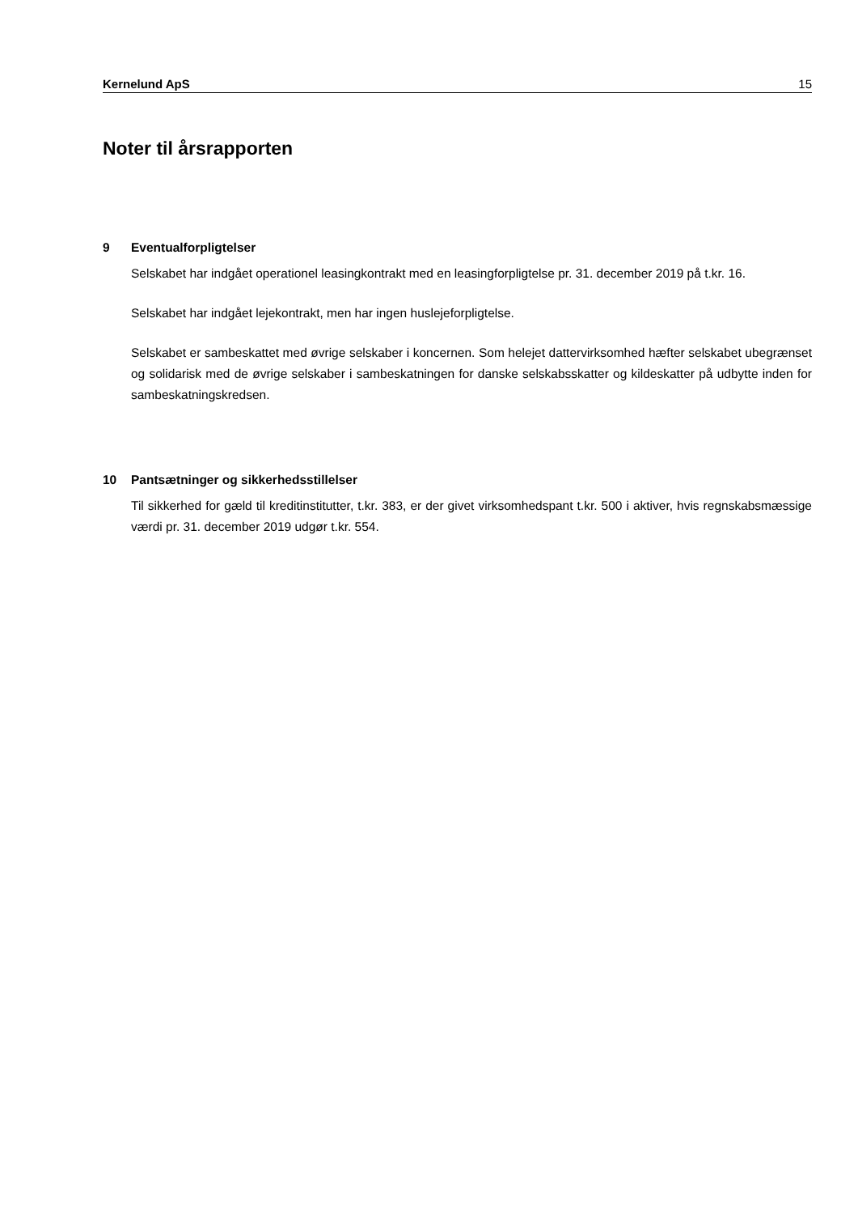Kernelund ApS 15
Noter til årsrapporten
9 Eventualforpligtelser
Selskabet har indgået operationel leasingkontrakt med en leasingforpligtelse pr. 31. december 2019 på t.kr. 16.
Selskabet har indgået lejekontrakt, men har ingen huslejeforpligtelse.
Selskabet er sambeskattet med øvrige selskaber i koncernen. Som helejet dattervirksomhed hæfter selskabet ubegrænset og solidarisk med de øvrige selskaber i sambeskatningen for danske selskabsskatter og kildeskatter på udbytte inden for sambeskatningskredsen.
10 Pantsætninger og sikkerhedsstillelser
Til sikkerhed for gæld til kreditinstitutter, t.kr. 383, er der givet virksomhedspant t.kr. 500 i aktiver, hvis regnskabsmæssige værdi pr. 31. december 2019 udgør t.kr. 554.